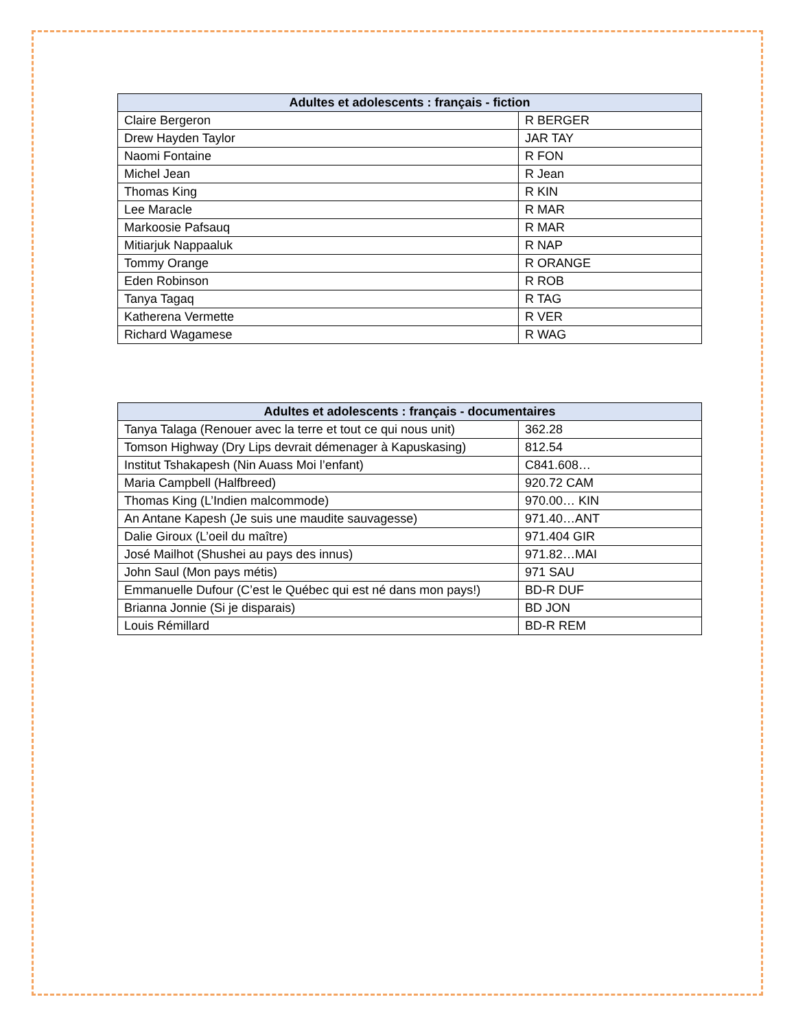| Adultes et adolescents : français - fiction | |
| --- | --- |
| Claire Bergeron | R BERGER |
| Drew Hayden Taylor | JAR TAY |
| Naomi Fontaine | R FON |
| Michel Jean | R Jean |
| Thomas King | R KIN |
| Lee Maracle | R MAR |
| Markoosie Pafsauq | R MAR |
| Mitiarjuk Nappaaluk | R NAP |
| Tommy Orange | R ORANGE |
| Eden Robinson | R ROB |
| Tanya Tagaq | R TAG |
| Katherena Vermette | R VER |
| Richard Wagamese | R WAG |
| Adultes et adolescents : français - documentaires | |
| --- | --- |
| Tanya Talaga (Renouer avec la terre et tout ce qui nous unit) | 362.28 |
| Tomson Highway (Dry Lips devrait démenager à Kapuskasing) | 812.54 |
| Institut Tshakapesh (Nin Auass Moi l’enfant) | C841.608… |
| Maria Campbell (Halfbreed) | 920.72 CAM |
| Thomas King (L’Indien malcommode) | 970.00… KIN |
| An Antane Kapesh (Je suis une maudite sauvagesse) | 971.40…ANT |
| Dalie Giroux (L’oeil du maître) | 971.404 GIR |
| José Mailhot (Shushei au pays des innus) | 971.82…MAI |
| John Saul (Mon pays métis) | 971 SAU |
| Emmanuelle Dufour (C’est le Québec qui est né dans mon pays!) | BD-R DUF |
| Brianna Jonnie (Si je disparais) | BD JON |
| Louis Rémillard | BD-R REM |